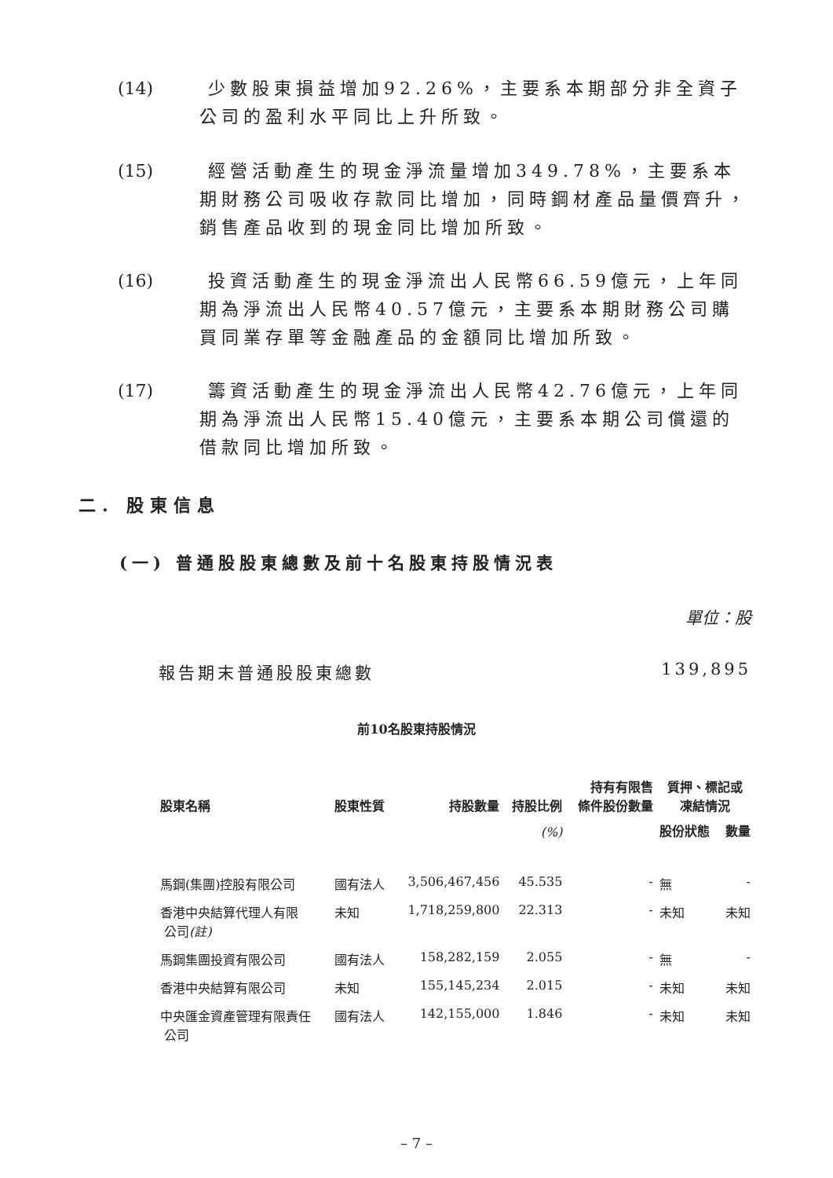(14) 少數股東損益增加92.26%，主要系本期部分非全資子公司的盈利水平同比上升所致。
(15) 經營活動產生的現金淨流量增加349.78%，主要系本期財務公司吸收存款同比增加，同時鋼材產品量價齊升，銷售產品收到的現金同比增加所致。
(16) 投資活動產生的現金淨流出人民幣66.59億元，上年同期為淨流出人民幣40.57億元，主要系本期財務公司購買同業存單等金融產品的金額同比增加所致。
(17) 籌資活動產生的現金淨流出人民幣42.76億元，上年同期為淨流出人民幣15.40億元，主要系本期公司償還的借款同比增加所致。
二. 股東信息
(一) 普通股股東總數及前十名股東持股情況表
單位：股
報告期末普通股股東總數 139,895
前10名股東持股情況
| 股東名稱 | 股東性質 | 持股數量 | 持股比例 | 持有有限售 條件股份數量 | 質押、標記或 凍結情況 | |
| --- | --- | --- | --- | --- | --- | --- |
| | | | (%) | | 股份狀態 | 數量 |
| 馬鋼(集團)控股有限公司 | 國有法人 | 3,506,467,456 | 45.535 | - | 無 | - |
| 香港中央結算代理人有限 公司 (註) | 未知 | 1,718,259,800 | 22.313 | - | 未知 | 未知 |
| 馬鋼集團投資有限公司 | 國有法人 | 158,282,159 | 2.055 | - | 無 | - |
| 香港中央結算有限公司 | 未知 | 155,145,234 | 2.015 | - | 未知 | 未知 |
| 中央匯金資產管理有限責任 公司 | 國有法人 | 142,155,000 | 1.846 | - | 未知 | 未知 |
– 7 –